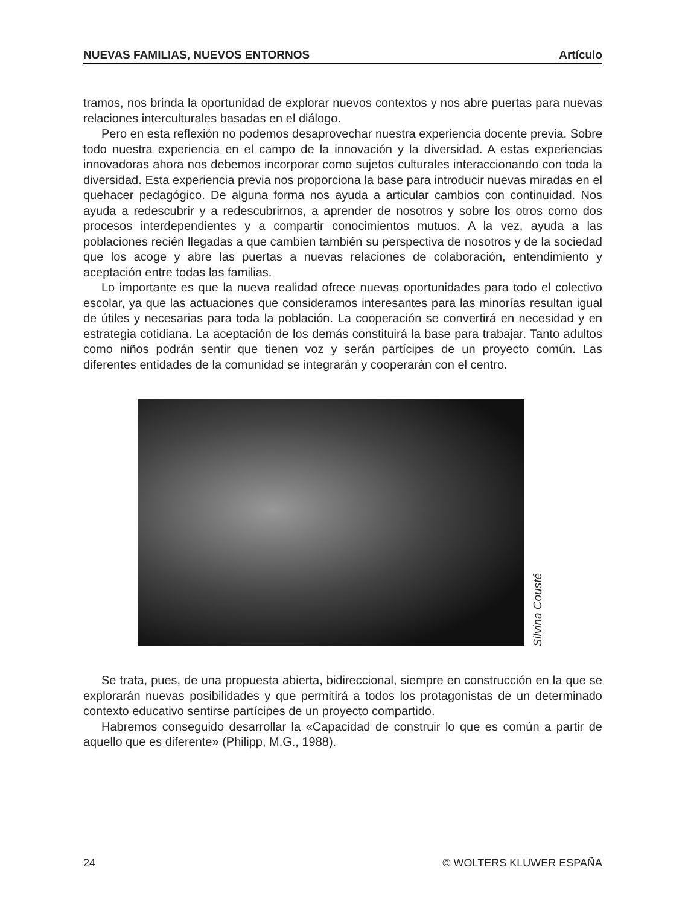NUEVAS FAMILIAS, NUEVOS ENTORNOS Artículo
tramos, nos brinda la oportunidad de explorar nuevos contextos y nos abre puertas para nuevas relaciones interculturales basadas en el diálogo.
Pero en esta reflexión no podemos desaprovechar nuestra experiencia docente previa. Sobre todo nuestra experiencia en el campo de la innovación y la diversidad. A estas experiencias innovadoras ahora nos debemos incorporar como sujetos culturales interaccionando con toda la diversidad. Esta experiencia previa nos proporciona la base para introducir nuevas miradas en el quehacer pedagógico. De alguna forma nos ayuda a articular cambios con continuidad. Nos ayuda a redescubrir y a redescubrirnos, a aprender de nosotros y sobre los otros como dos procesos interdependientes y a compartir conocimientos mutuos. A la vez, ayuda a las poblaciones recién llegadas a que cambien también su perspectiva de nosotros y de la sociedad que los acoge y abre las puertas a nuevas relaciones de colaboración, entendimiento y aceptación entre todas las familias.
Lo importante es que la nueva realidad ofrece nuevas oportunidades para todo el colectivo escolar, ya que las actuaciones que consideramos interesantes para las minorías resultan igual de útiles y necesarias para toda la población. La cooperación se convertirá en necesidad y en estrategia cotidiana. La aceptación de los demás constituirá la base para trabajar. Tanto adultos como niños podrán sentir que tienen voz y serán partícipes de un proyecto común. Las diferentes entidades de la comunidad se integrarán y cooperarán con el centro.
Silvina Cousté
Se trata, pues, de una propuesta abierta, bidireccional, siempre en construcción en la que se explorarán nuevas posibilidades y que permitirá a todos los protagonistas de un determinado contexto educativo sentirse partícipes de un proyecto compartido.
Habremos conseguido desarrollar la «Capacidad de construir lo que es común a partir de aquello que es diferente» (Philipp, M.G., 1988).
24 © WOLTERS KLUWER ESPAÑA